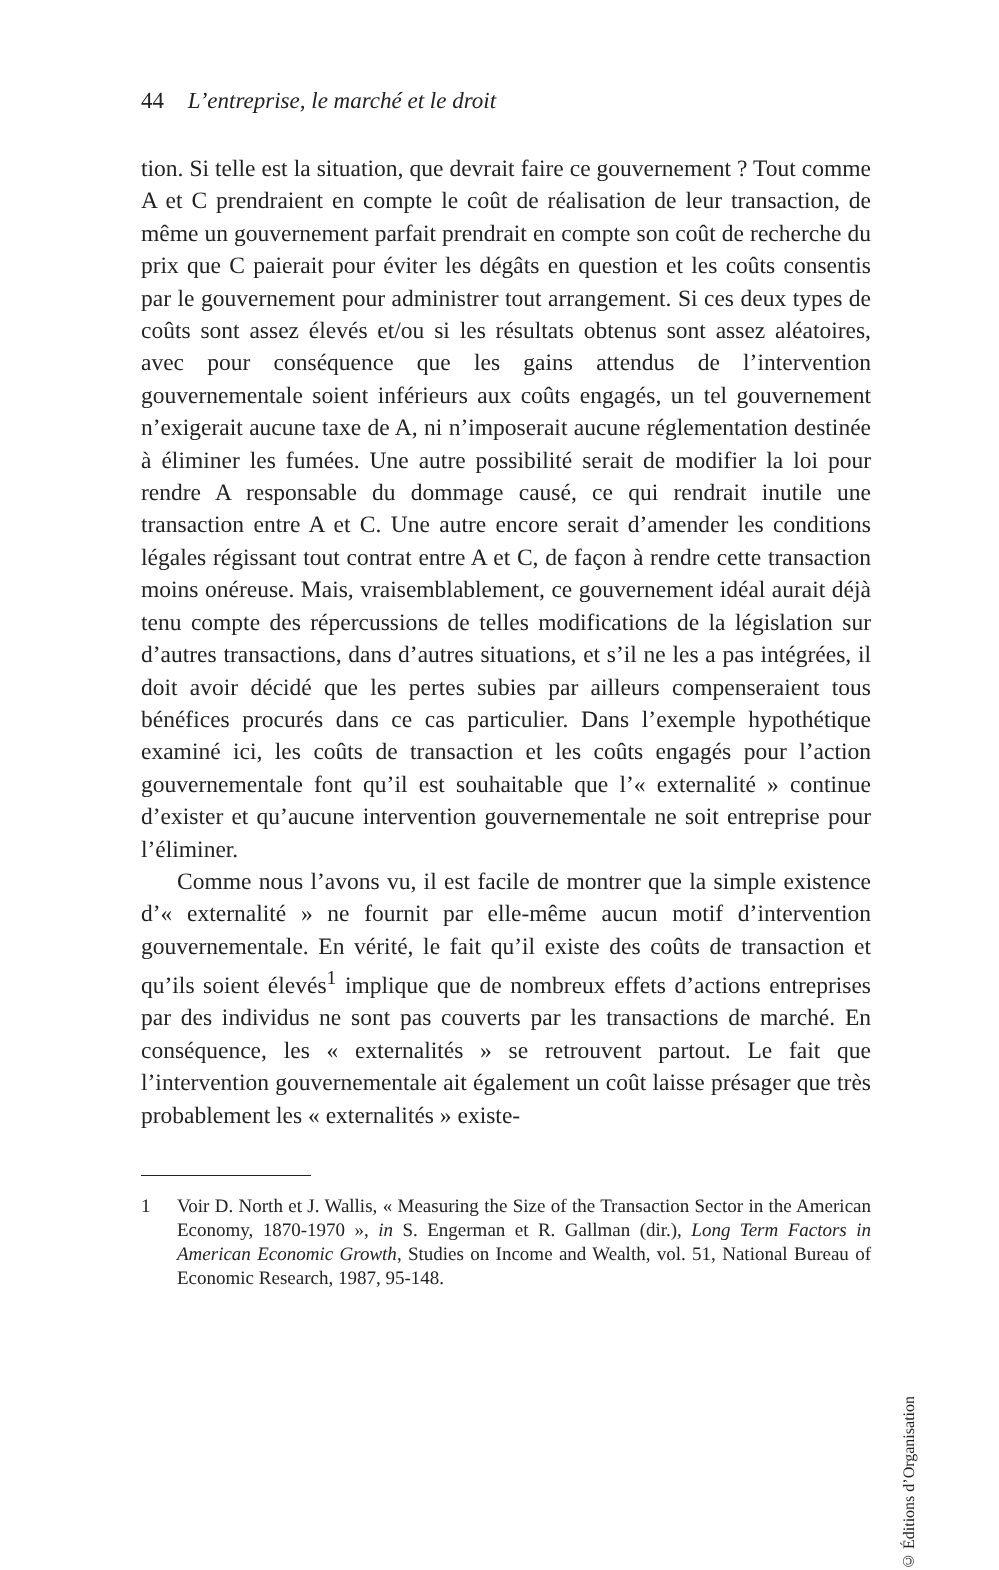44 L’entreprise, le marché et le droit
tion. Si telle est la situation, que devrait faire ce gouvernement ? Tout comme A et C prendraient en compte le coût de réalisation de leur transaction, de même un gouvernement parfait prendrait en compte son coût de recherche du prix que C paierait pour éviter les dégâts en question et les coûts consentis par le gouvernement pour administrer tout arrangement. Si ces deux types de coûts sont assez élevés et/ou si les résultats obtenus sont assez aléatoires, avec pour conséquence que les gains attendus de l’intervention gouvernementale soient inférieurs aux coûts engagés, un tel gouvernement n’exigerait aucune taxe de A, ni n’imposerait aucune réglementation destinée à éliminer les fumées. Une autre possibilité serait de modifier la loi pour rendre A responsable du dommage causé, ce qui rendrait inutile une transaction entre A et C. Une autre encore serait d’amender les conditions légales régissant tout contrat entre A et C, de façon à rendre cette transaction moins onéreuse. Mais, vraisemblablement, ce gouvernement idéal aurait déjà tenu compte des répercussions de telles modifications de la législation sur d’autres transactions, dans d’autres situations, et s’il ne les a pas intégrées, il doit avoir décidé que les pertes subies par ailleurs compenseraient tous bénéfices procurés dans ce cas particulier. Dans l’exemple hypothétique examiné ici, les coûts de transaction et les coûts engagés pour l’action gouvernementale font qu’il est souhaitable que l’« externalité » continue d’exister et qu’aucune intervention gouvernementale ne soit entreprise pour l’éliminer.
Comme nous l’avons vu, il est facile de montrer que la simple existence d’« externalité » ne fournit par elle-même aucun motif d’intervention gouvernementale. En vérité, le fait qu’il existe des coûts de transaction et qu’ils soient élevés<sup>1</sup> implique que de nombreux effets d’actions entreprises par des individus ne sont pas couverts par les transactions de marché. En conséquence, les « externalités » se retrouvent partout. Le fait que l’intervention gouvernementale ait également un coût laisse présager que très probablement les « externalités » existe-
1 Voir D. North et J. Wallis, « Measuring the Size of the Transaction Sector in the American Economy, 1870-1970 », in S. Engerman et R. Gallman (dir.), Long Term Factors in American Economic Growth, Studies on Income and Wealth, vol. 51, National Bureau of Economic Research, 1987, 95-148.
© Éditions d’Organisation